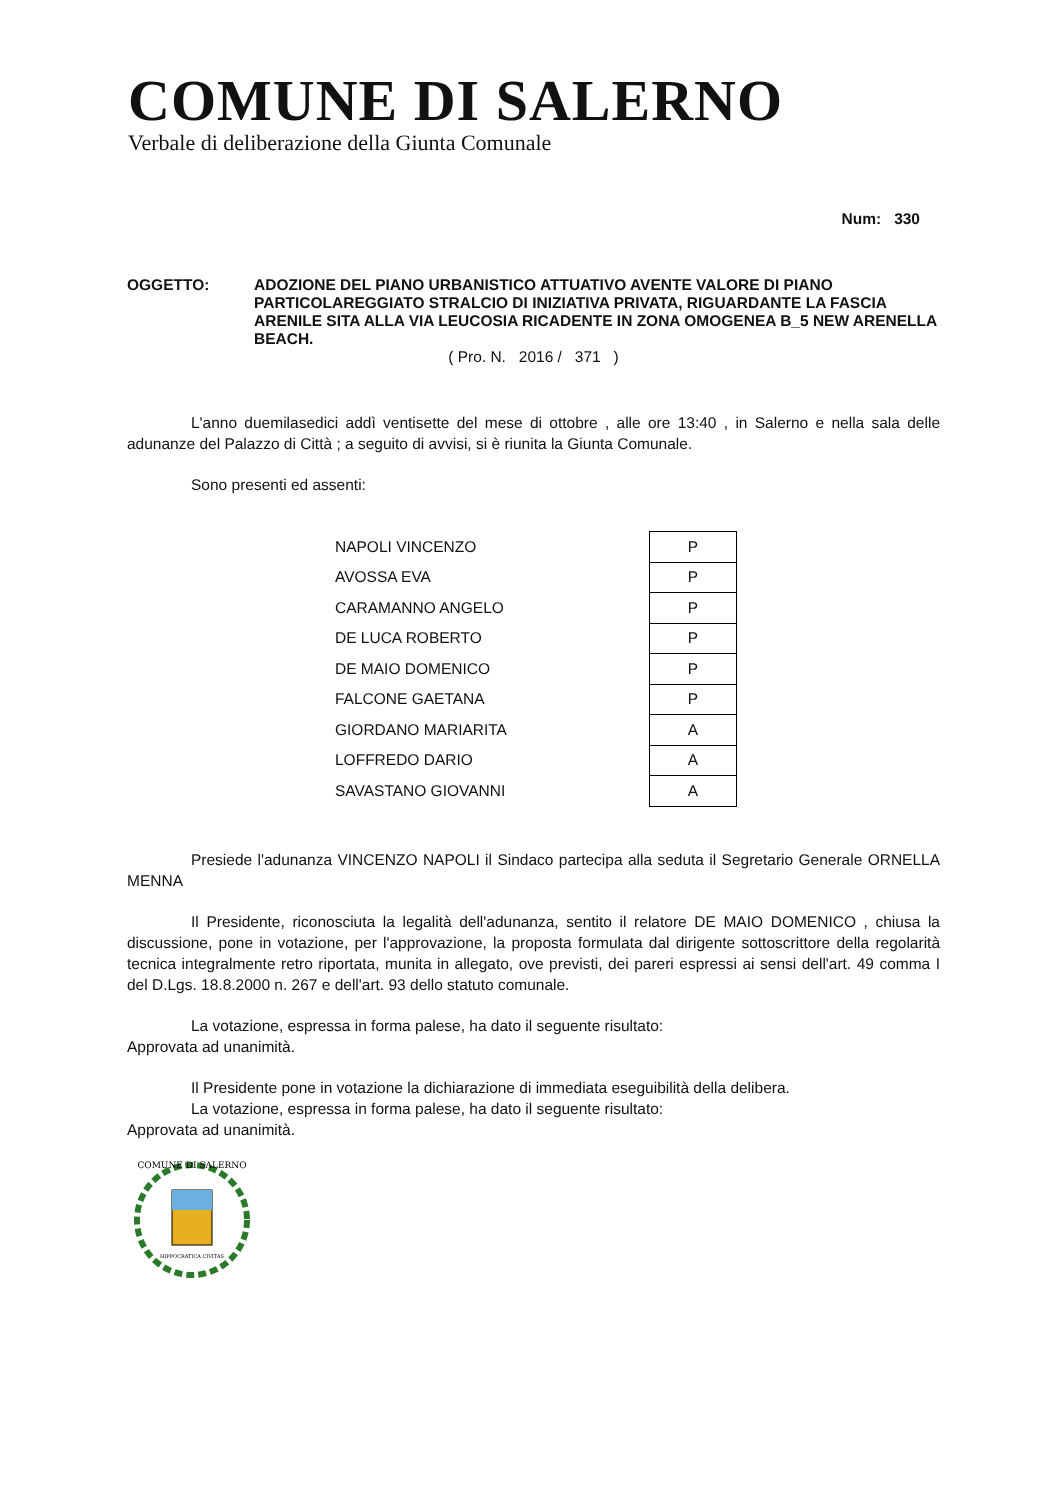COMUNE DI SALERNO
Verbale di deliberazione della Giunta Comunale
Num: 330
OGGETTO: ADOZIONE DEL PIANO URBANISTICO ATTUATIVO AVENTE VALORE DI PIANO PARTICOLAREGGIATO STRALCIO DI INIZIATIVA PRIVATA, RIGUARDANTE LA FASCIA ARENILE SITA ALLA VIA LEUCOSIA RICADENTE IN ZONA OMOGENEA B_5 NEW ARENELLA BEACH.
( Pro. N. 2016 / 371 )
L'anno duemilasedici addì ventisette del mese di ottobre , alle ore 13:40 , in Salerno e nella sala delle adunanze del Palazzo di Città ; a seguito di avvisi, si è riunita la Giunta Comunale.
Sono presenti ed assenti:
| NAPOLI VINCENZO | P |
| AVOSSA EVA | P |
| CARAMANNO ANGELO | P |
| DE LUCA ROBERTO | P |
| DE MAIO DOMENICO | P |
| FALCONE GAETANA | P |
| GIORDANO MARIARITA | A |
| LOFFREDO DARIO | A |
| SAVASTANO GIOVANNI | A |
Presiede l'adunanza VINCENZO NAPOLI il Sindaco partecipa alla seduta il Segretario Generale ORNELLA MENNA
Il Presidente, riconosciuta la legalità dell'adunanza, sentito il relatore DE MAIO DOMENICO , chiusa la discussione, pone in votazione, per l'approvazione, la proposta formulata dal dirigente sottoscrittore della regolarità tecnica integralmente retro riportata, munita in allegato, ove previsti, dei pareri espressi ai sensi dell'art. 49 comma I del D.Lgs. 18.8.2000 n. 267 e dell'art. 93 dello statuto comunale.
La votazione, espressa in forma palese, ha dato il seguente risultato:
Approvata ad unanimità.
Il Presidente pone in votazione la dichiarazione di immediata eseguibilità della delibera.
La votazione, espressa in forma palese, ha dato il seguente risultato:
Approvata ad unanimità.
COMUNE DI SALERNO
HIPPOCRATICA CIVITAS